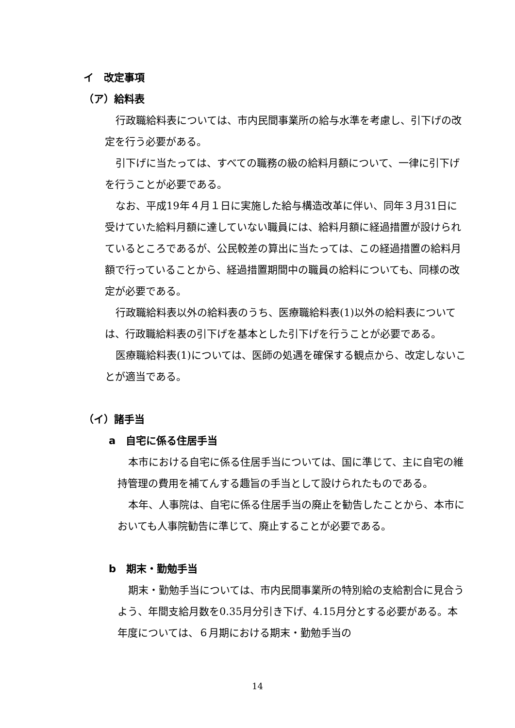イ　改定事項
（ア）給料表
行政職給料表については、市内民間事業所の給与水準を考慮し、引下げの改定を行う必要がある。
引下げに当たっては、すべての職務の級の給料月額について、一律に引下げを行うことが必要である。
なお、平成19年４月１日に実施した給与構造改革に伴い、同年３月31日に受けていた給料月額に達していない職員には、給料月額に経過措置が設けられているところであるが、公民較差の算出に当たっては、この経過措置の給料月額で行っていることから、経過措置期間中の職員の給料についても、同様の改定が必要である。
行政職給料表以外の給料表のうち、医療職給料表(1)以外の給料表については、行政職給料表の引下げを基本とした引下げを行うことが必要である。
医療職給料表(1)については、医師の処遇を確保する観点から、改定しないことが適当である。
（イ）諸手当
a　自宅に係る住居手当
本市における自宅に係る住居手当については、国に準じて、主に自宅の維持管理の費用を補てんする趣旨の手当として設けられたものである。
本年、人事院は、自宅に係る住居手当の廃止を勧告したことから、本市においても人事院勧告に準じて、廃止することが必要である。
b　期末・勤勉手当
期末・勤勉手当については、市内民間事業所の特別給の支給割合に見合うよう、年間支給月数を0.35月分引き下げ、4.15月分とする必要がある。本年度については、６月期における期末・勤勉手当の
14